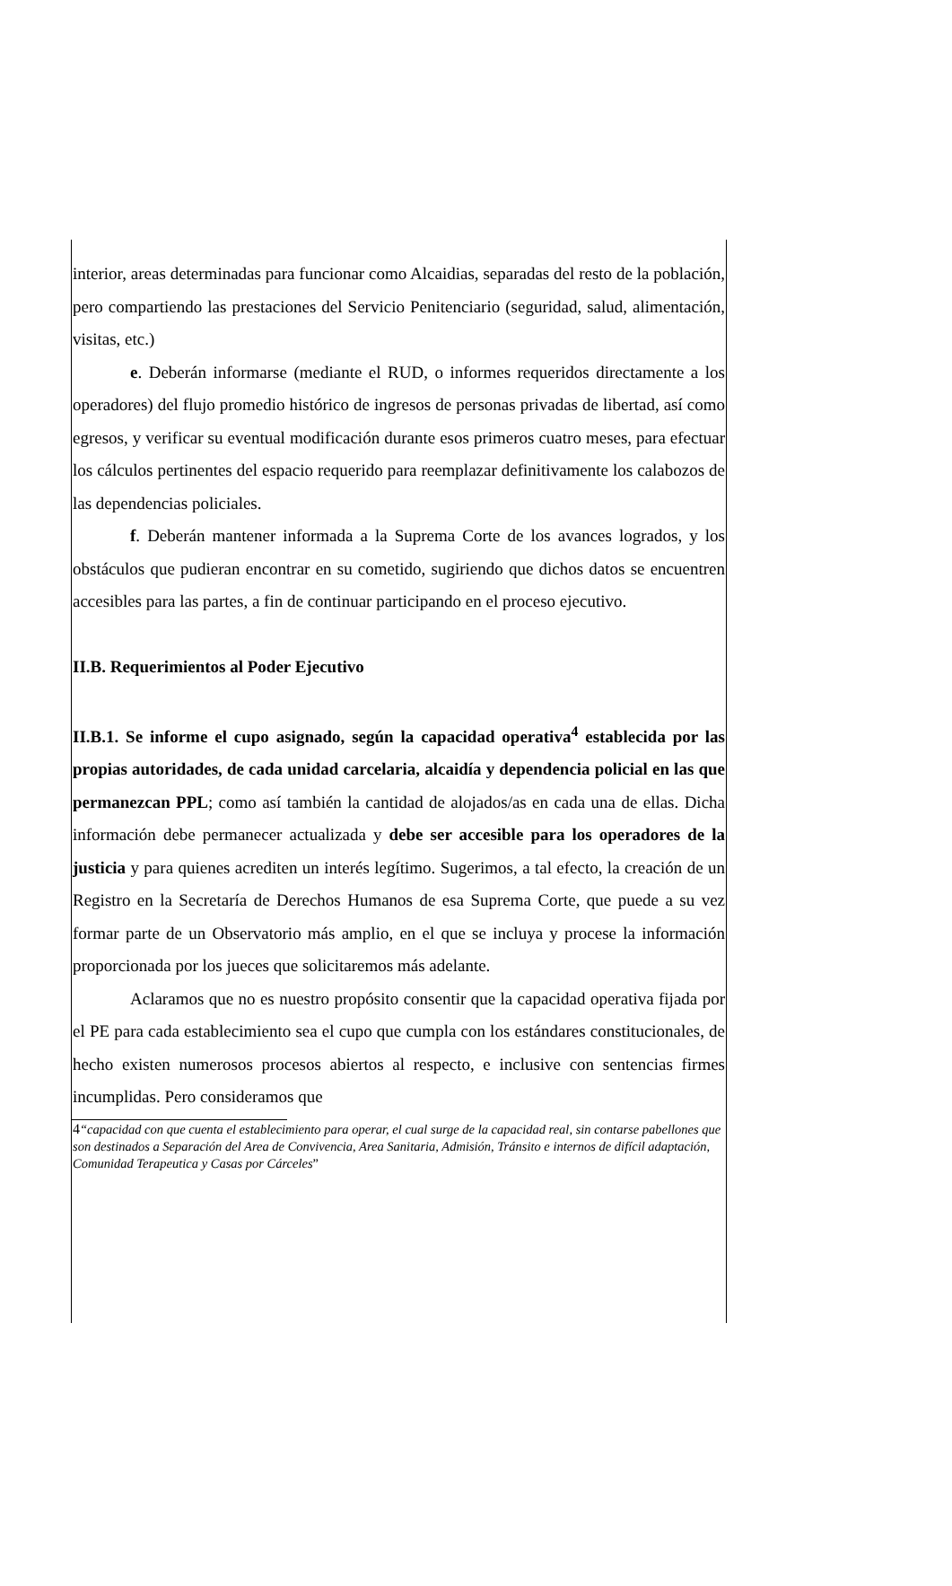interior, areas determinadas para funcionar como Alcaidias, separadas del resto de la población, pero compartiendo las prestaciones del Servicio Penitenciario (seguridad, salud, alimentación, visitas, etc.)
e. Deberán informarse (mediante el RUD, o informes requeridos directamente a los operadores) del flujo promedio histórico de ingresos de personas privadas de libertad, así como egresos, y verificar su eventual modificación durante esos primeros cuatro meses, para efectuar los cálculos pertinentes del espacio requerido para reemplazar definitivamente los calabozos de las dependencias policiales.
f. Deberán mantener informada a la Suprema Corte de los avances logrados, y los obstáculos que pudieran encontrar en su cometido, sugiriendo que dichos datos se encuentren accesibles para las partes, a fin de continuar participando en el proceso ejecutivo.
II.B. Requerimientos al Poder Ejecutivo
II.B.1. Se informe el cupo asignado, según la capacidad operativa<sup>4</sup> establecida por las propias autoridades, de cada unidad carcelaria, alcaidía y dependencia policial en las que permanezcan PPL; como así también la cantidad de alojados/as en cada una de ellas. Dicha información debe permanecer actualizada y debe ser accesible para los operadores de la justicia y para quienes acrediten un interés legítimo. Sugerimos, a tal efecto, la creación de un Registro en la Secretaría de Derechos Humanos de esa Suprema Corte, que puede a su vez formar parte de un Observatorio más amplio, en el que se incluya y procese la información proporcionada por los jueces que solicitaremos más adelante.
Aclaramos que no es nuestro propósito consentir que la capacidad operativa fijada por el PE para cada establecimiento sea el cupo que cumpla con los estándares constitucionales, de hecho existen numerosos procesos abiertos al respecto, e inclusive con sentencias firmes incumplidas. Pero consideramos que
4“capacidad con que cuenta el establecimiento para operar, el cual surge de la capacidad real, sin contarse pabellones que son destinados a Separación del Area de Convivencia, Area Sanitaria, Admisión, Tránsito e internos de difícil adaptación, Comunidad Terapeutica y Casas por Cárceles”